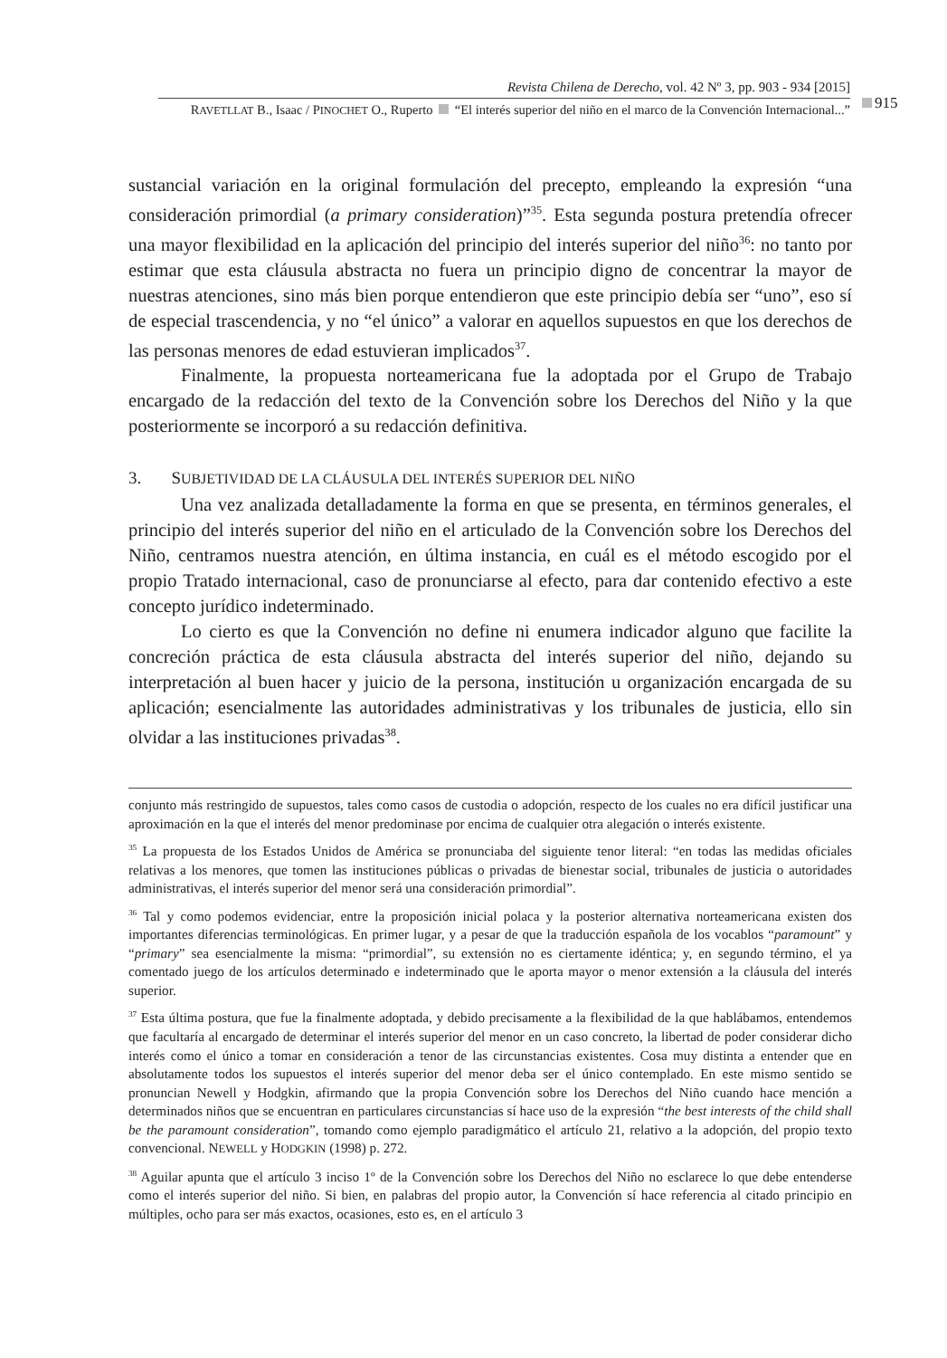Revista Chilena de Derecho, vol. 42 Nº 3, pp. 903 - 934 [2015]
RAVETLLAT B., Isaac / PINOCHET O., Ruperto “El interés superior del niño en el marco de la Convención Internacional...”
915
sustancial variación en la original formulación del precepto, empleando la expresión “una consideración primordial (a primary consideration)”<sup>35</sup>. Esta segunda postura pretendía ofrecer una mayor flexibilidad en la aplicación del principio del interés superior del niño<sup>36</sup>: no tanto por estimar que esta cláusula abstracta no fuera un principio digno de concentrar la mayor de nuestras atenciones, sino más bien porque entendieron que este principio debía ser “uno”, eso sí de especial trascendencia, y no “el único” a valorar en aquellos supuestos en que los derechos de las personas menores de edad estuvieran implicados<sup>37</sup>.
Finalmente, la propuesta norteamericana fue la adoptada por el Grupo de Trabajo encargado de la redacción del texto de la Convención sobre los Derechos del Niño y la que posteriormente se incorporó a su redacción definitiva.
3. SUBJETIVIDAD DE LA CLÁUSULA DEL INTERÉS SUPERIOR DEL NIÑO
Una vez analizada detalladamente la forma en que se presenta, en términos generales, el principio del interés superior del niño en el articulado de la Convención sobre los Derechos del Niño, centramos nuestra atención, en última instancia, en cuál es el método escogido por el propio Tratado internacional, caso de pronunciarse al efecto, para dar contenido efectivo a este concepto jurídico indeterminado.
Lo cierto es que la Convención no define ni enumera indicador alguno que facilite la concreción práctica de esta cláusula abstracta del interés superior del niño, dejando su interpretación al buen hacer y juicio de la persona, institución u organización encargada de su aplicación; esencialmente las autoridades administrativas y los tribunales de justicia, ello sin olvidar a las instituciones privadas<sup>38</sup>.
conjunto más restringido de supuestos, tales como casos de custodia o adopción, respecto de los cuales no era difícil justificar una aproximación en la que el interés del menor predominase por encima de cualquier otra alegación o interés existente.
<sup>35</sup> La propuesta de los Estados Unidos de América se pronunciaba del siguiente tenor literal: “en todas las medidas oficiales relativas a los menores, que tomen las instituciones públicas o privadas de bienestar social, tribunales de justicia o autoridades administrativas, el interés superior del menor será una consideración primordial”.
<sup>36</sup> Tal y como podemos evidenciar, entre la proposición inicial polaca y la posterior alternativa norteamericana existen dos importantes diferencias terminológicas. En primer lugar, y a pesar de que la traducción española de los vocablos “paramount” y “primary” sea esencialmente la misma: “primordial”, su extensión no es ciertamente idéntica; y, en segundo término, el ya comentado juego de los artículos determinado e indeterminado que le aporta mayor o menor extensión a la cláusula del interés superior.
<sup>37</sup> Esta última postura, que fue la finalmente adoptada, y debido precisamente a la flexibilidad de la que hablábamos, entendemos que facultaría al encargado de determinar el interés superior del menor en un caso concreto, la libertad de poder considerar dicho interés como el único a tomar en consideración a tenor de las circunstancias existentes. Cosa muy distinta a entender que en absolutamente todos los supuestos el interés superior del menor deba ser el único contemplado. En este mismo sentido se pronuncian Newell y Hodgkin, afirmando que la propia Convención sobre los Derechos del Niño cuando hace mención a determinados niños que se encuentran en particulares circunstancias sí hace uso de la expresión “the best interests of the child shall be the paramount consideration”, tomando como ejemplo paradigmático el artículo 21, relativo a la adopción, del propio texto convencional. NEWELL y HODGKIN (1998) p. 272.
<sup>38</sup> Aguilar apunta que el artículo 3 inciso 1º de la Convención sobre los Derechos del Niño no esclarece lo que debe entenderse como el interés superior del niño. Si bien, en palabras del propio autor, la Convención sí hace referencia al citado principio en múltiples, ocho para ser más exactos, ocasiones, esto es, en el artículo 3